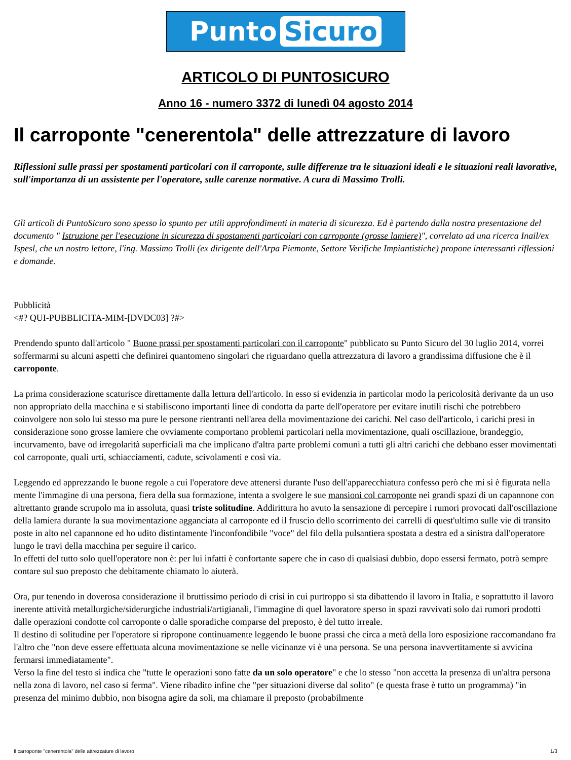Punto Sicuro
ARTICOLO DI PUNTOSICURO
Anno 16 - numero 3372 di lunedì 04 agosto 2014
Il carroponte "cenerentola" delle attrezzature di lavoro
Riflessioni sulle prassi per spostamenti particolari con il carroponte, sulle differenze tra le situazioni ideali e le situazioni reali lavorative, sull'importanza di un assistente per l'operatore, sulle carenze normative. A cura di Massimo Trolli.
Gli articoli di PuntoSicuro sono spesso lo spunto per utili approfondimenti in materia di sicurezza. Ed è partendo dalla nostra presentazione del documento " Istruzione per l'esecuzione in sicurezza di spostamenti particolari con carroponte (grosse lamiere)", correlato ad una ricerca Inail/ex Ispesl, che un nostro lettore, l'ing. Massimo Trolli (ex dirigente dell'Arpa Piemonte, Settore Verifiche Impiantistiche) propone interessanti riflessioni e domande.
Pubblicità
<#? QUI-PUBBLICITA-MIM-[DVDC03] ?#>
Prendendo spunto dall'articolo " Buone prassi per spostamenti particolari con il carroponte" pubblicato su Punto Sicuro del 30 luglio 2014, vorrei soffermarmi su alcuni aspetti che definirei quantomeno singolari che riguardano quella attrezzatura di lavoro a grandissima diffusione che è il carroponte.
La prima considerazione scaturisce direttamente dalla lettura dell'articolo. In esso si evidenzia in particolar modo la pericolosità derivante da un uso non appropriato della macchina e si stabiliscono importanti linee di condotta da parte dell'operatore per evitare inutili rischi che potrebbero coinvolgere non solo lui stesso ma pure le persone rientranti nell'area della movimentazione dei carichi. Nel caso dell'articolo, i carichi presi in considerazione sono grosse lamiere che ovviamente comportano problemi particolari nella movimentazione, quali oscillazione, brandeggio, incurvamento, bave od irregolarità superficiali ma che implicano d'altra parte problemi comuni a tutti gli altri carichi che debbano esser movimentati col carroponte, quali urti, schiacciamenti, cadute, scivolamenti e così via.
Leggendo ed apprezzando le buone regole a cui l'operatore deve attenersi durante l'uso dell'apparecchiatura confesso però che mi si è figurata nella mente l'immagine di una persona, fiera della sua formazione, intenta a svolgere le sue mansioni col carroponte nei grandi spazi di un capannone con altrettanto grande scrupolo ma in assoluta, quasi triste solitudine. Addirittura ho avuto la sensazione di percepire i rumori provocati dall'oscillazione della lamiera durante la sua movimentazione agganciata al carroponte ed il fruscio dello scorrimento dei carrelli di quest'ultimo sulle vie di transito poste in alto nel capannone ed ho udito distintamente l'inconfondibile "voce" del filo della pulsantiera spostata a destra ed a sinistra dall'operatore lungo le travi della macchina per seguire il carico.
In effetti del tutto solo quell'operatore non è: per lui infatti è confortante sapere che in caso di qualsiasi dubbio, dopo essersi fermato, potrà sempre contare sul suo preposto che debitamente chiamato lo aiuterà.
Ora, pur tenendo in doverosa considerazione il bruttissimo periodo di crisi in cui purtroppo si sta dibattendo il lavoro in Italia, e soprattutto il lavoro inerente attività metallurgiche/siderurgiche industriali/artigianali, l'immagine di quel lavoratore sperso in spazi ravvivati solo dai rumori prodotti dalle operazioni condotte col carroponte o dalle sporadiche comparse del preposto, è del tutto irreale.
Il destino di solitudine per l'operatore si ripropone continuamente leggendo le buone prassi che circa a metà della loro esposizione raccomandano fra l'altro che "non deve essere effettuata alcuna movimentazione se nelle vicinanze vi è una persona. Se una persona inavvertitamente si avvicina fermarsi immediatamente".
Verso la fine del testo si indica che "tutte le operazioni sono fatte da un solo operatore" e che lo stesso "non accetta la presenza di un'altra persona nella zona di lavoro, nel caso si ferma". Viene ribadito infine che "per situazioni diverse dal solito" (e questa frase è tutto un programma) "in presenza del minimo dubbio, non bisogna agire da soli, ma chiamare il preposto (probabilmente
Il carroponte "cenerentola" delle attrezzature di lavoro 1/3